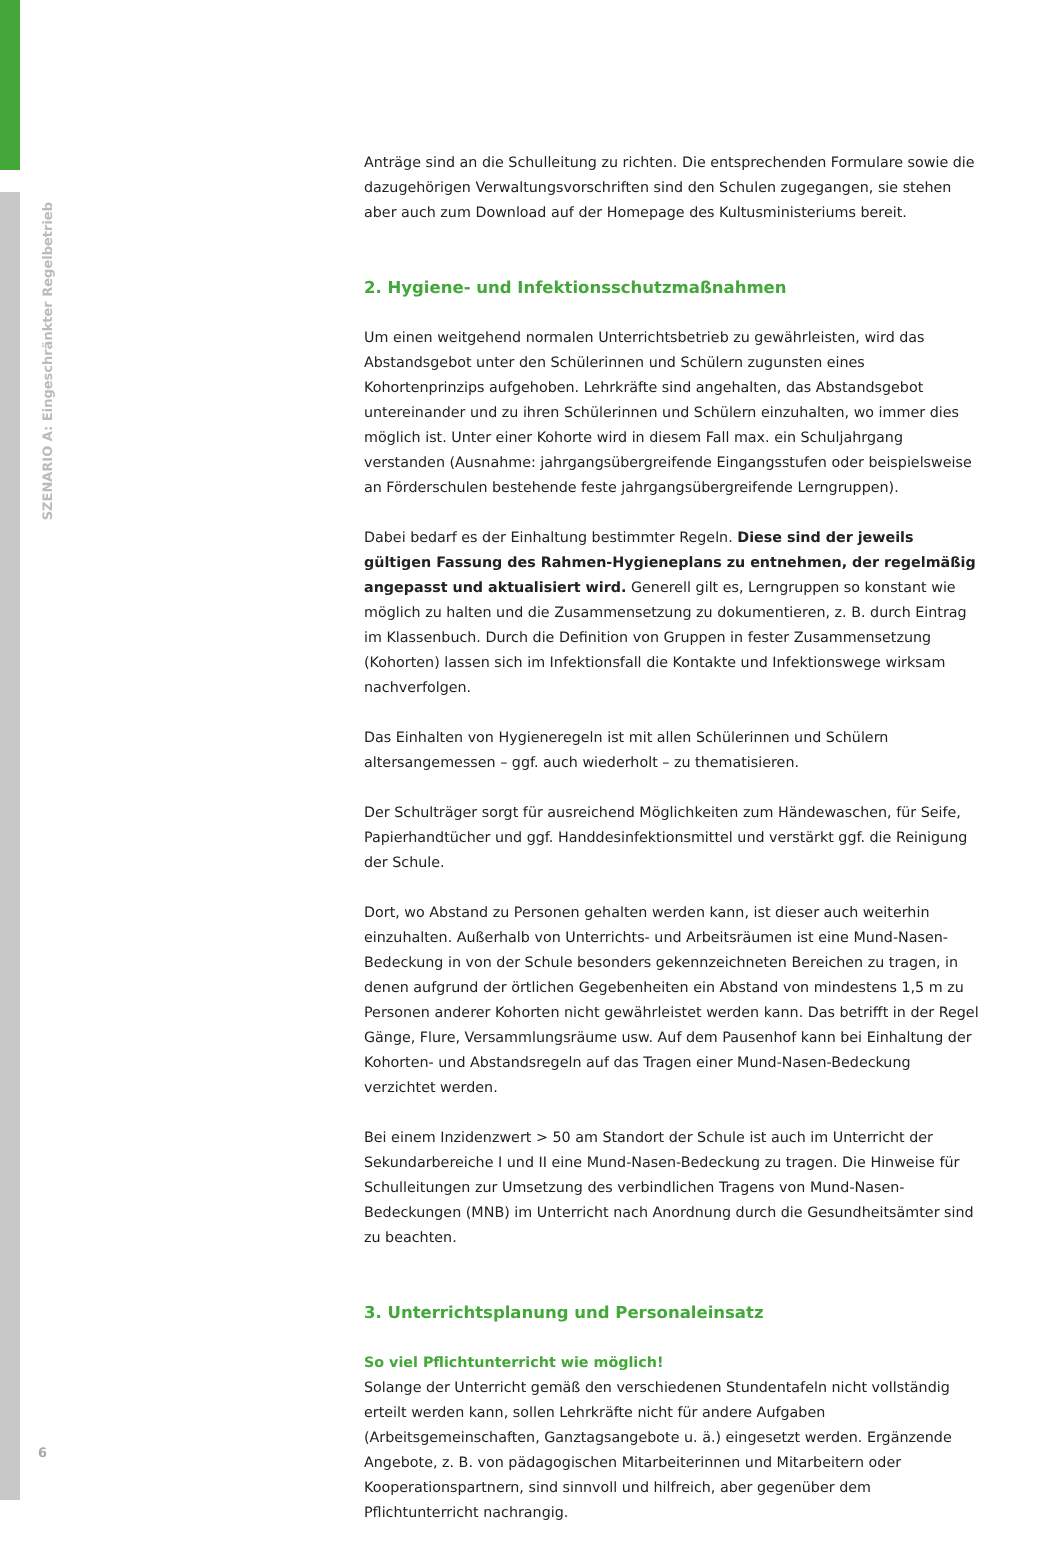SZENARIO A: Eingeschränkter Regelbetrieb
Anträge sind an die Schulleitung zu richten. Die entsprechenden Formulare sowie die dazugehörigen Verwaltungsvorschriften sind den Schulen zugegangen, sie stehen aber auch zum Download auf der Homepage des Kultusministeriums bereit.
2. Hygiene- und Infektionsschutzmaßnahmen
Um einen weitgehend normalen Unterrichtsbetrieb zu gewährleisten, wird das Abstandsgebot unter den Schülerinnen und Schülern zugunsten eines Kohortenprinzips aufgehoben. Lehrkräfte sind angehalten, das Abstandsgebot untereinander und zu ihren Schülerinnen und Schülern einzuhalten, wo immer dies möglich ist. Unter einer Kohorte wird in diesem Fall max. ein Schuljahrgang verstanden (Ausnahme: jahrgangsübergreifende Eingangsstufen oder beispielsweise an Förderschulen bestehende feste jahrgangsübergreifende Lerngruppen).
Dabei bedarf es der Einhaltung bestimmter Regeln. Diese sind der jeweils gültigen Fassung des Rahmen-Hygieneplans zu entnehmen, der regelmäßig angepasst und aktualisiert wird. Generell gilt es, Lerngruppen so konstant wie möglich zu halten und die Zusammensetzung zu dokumentieren, z. B. durch Eintrag im Klassenbuch. Durch die Definition von Gruppen in fester Zusammensetzung (Kohorten) lassen sich im Infektionsfall die Kontakte und Infektionswege wirksam nachverfolgen.
Das Einhalten von Hygieneregeln ist mit allen Schülerinnen und Schülern altersangemessen – ggf. auch wiederholt – zu thematisieren.
Der Schulträger sorgt für ausreichend Möglichkeiten zum Händewaschen, für Seife, Papierhandtücher und ggf. Handdesinfektionsmittel und verstärkt ggf. die Reinigung der Schule.
Dort, wo Abstand zu Personen gehalten werden kann, ist dieser auch weiterhin einzuhalten. Außerhalb von Unterrichts- und Arbeitsräumen ist eine Mund-Nasen-Bedeckung in von der Schule besonders gekennzeichneten Bereichen zu tragen, in denen aufgrund der örtlichen Gegebenheiten ein Abstand von mindestens 1,5 m zu Personen anderer Kohorten nicht gewährleistet werden kann. Das betrifft in der Regel Gänge, Flure, Versammlungsräume usw. Auf dem Pausenhof kann bei Einhaltung der Kohorten- und Abstandsregeln auf das Tragen einer Mund-Nasen-Bedeckung verzichtet werden.
Bei einem Inzidenzwert > 50 am Standort der Schule ist auch im Unterricht der Sekundarbereiche I und II eine Mund-Nasen-Bedeckung zu tragen. Die Hinweise für Schulleitungen zur Umsetzung des verbindlichen Tragens von Mund-Nasen-Bedeckungen (MNB) im Unterricht nach Anordnung durch die Gesundheitsämter sind zu beachten.
3. Unterrichtsplanung und Personaleinsatz
So viel Pflichtunterricht wie möglich!
Solange der Unterricht gemäß den verschiedenen Stundentafeln nicht vollständig erteilt werden kann, sollen Lehrkräfte nicht für andere Aufgaben (Arbeitsgemeinschaften, Ganztagsangebote u. ä.) eingesetzt werden. Ergänzende Angebote, z. B. von pädagogischen Mitarbeiterinnen und Mitarbeitern oder Kooperationspartnern, sind sinnvoll und hilfreich, aber gegenüber dem Pflichtunterricht nachrangig.
6